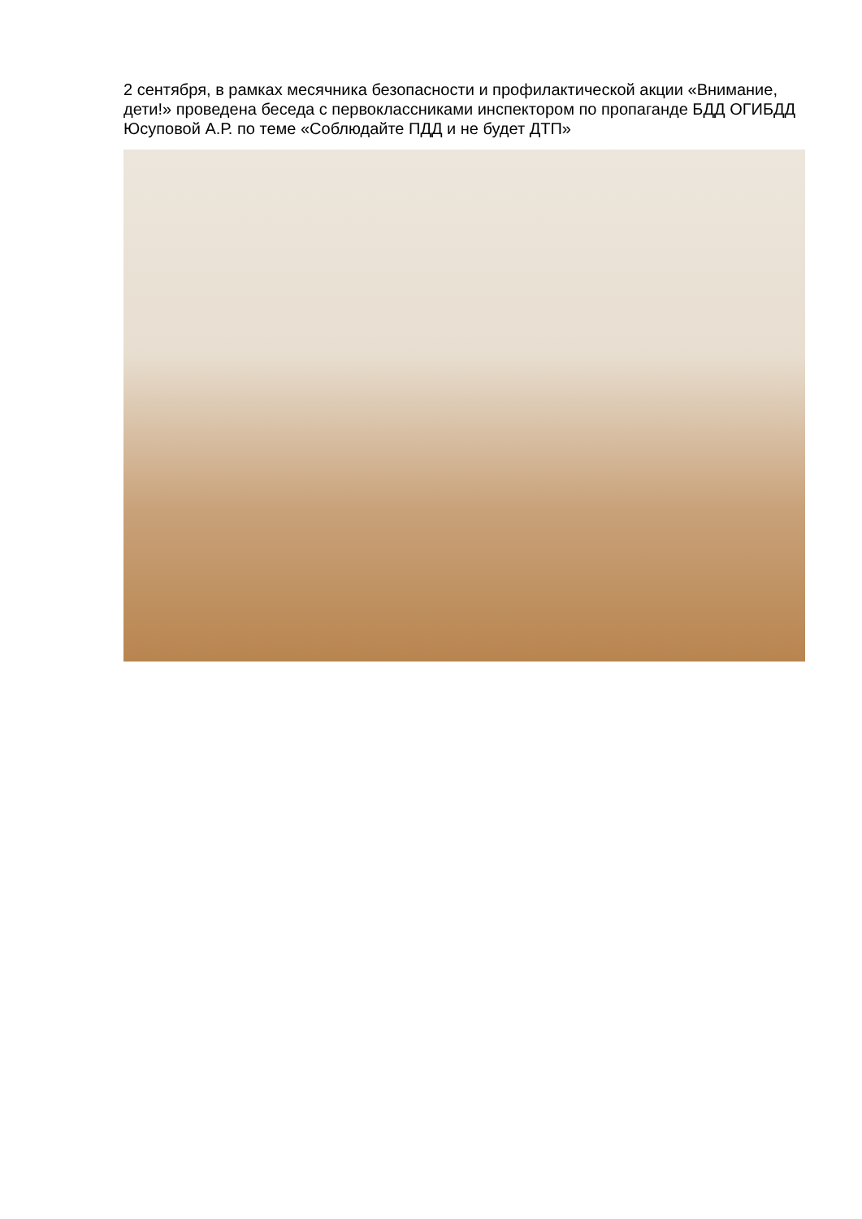2 сентября, в рамках месячника безопасности и профилактической акции «Внимание, дети!» проведена беседа с первоклассниками инспектором по пропаганде БДД ОГИБДД Юсуповой А.Р. по теме «Соблюдайте ПДД и не будет ДТП»